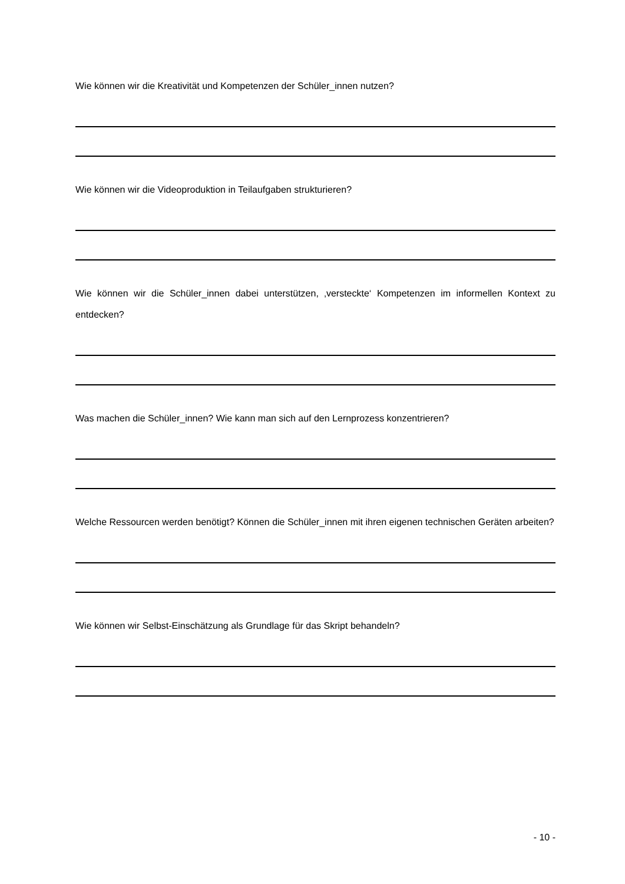Wie können wir die Kreativität und Kompetenzen der Schüler_innen nutzen?
Wie können wir die Videoproduktion in Teilaufgaben strukturieren?
Wie können wir die Schüler_innen dabei unterstützen, ‚versteckte‘ Kompetenzen im informellen Kontext zu entdecken?
Was machen die Schüler_innen? Wie kann man sich auf den Lernprozess konzentrieren?
Welche Ressourcen werden benötigt? Können die Schüler_innen mit ihren eigenen technischen Geräten arbeiten?
Wie können wir Selbst-Einschätzung als Grundlage für das Skript behandeln?
- 10 -